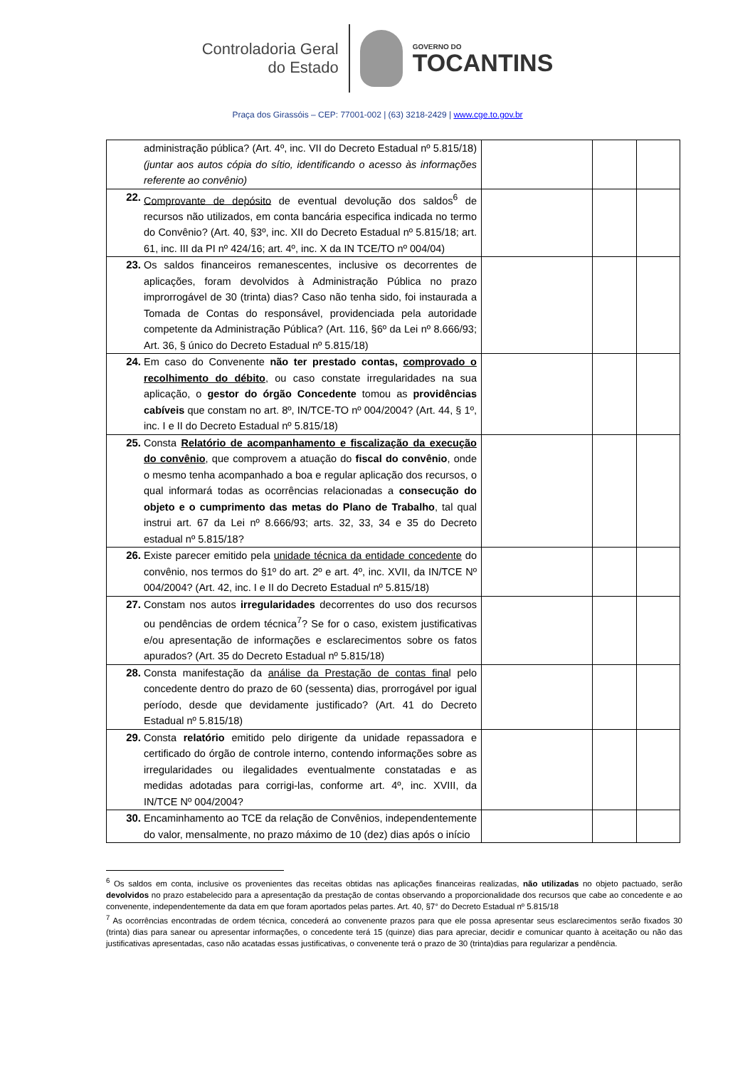Controladoria Geral
do Estado
GOVERNO DO
TOCANTINS
Praça dos Girassóis – CEP: 77001-002 | (63) 3218-2429 | www.cge.to.gov.br
| administração pública? (Art. 4º, inc. VII do Decreto Estadual nº 5.815/18) (juntar aos autos cópia do sítio, identificando o acesso às informações referente ao convênio) | | | |
| 22. Comprovante de depósito de eventual devolução dos saldos<sup>6</sup> de recursos não utilizados, em conta bancária especifica indicada no termo do Convênio? (Art. 40, §3º, inc. XII do Decreto Estadual nº 5.815/18; art. 61, inc. III da PI nº 424/16; art. 4º, inc. X da IN TCE/TO nº 004/04) | | | |
| 23. Os saldos financeiros remanescentes, inclusive os decorrentes de aplicações, foram devolvidos à Administração Pública no prazo improrrogável de 30 (trinta) dias? Caso não tenha sido, foi instaurada a Tomada de Contas do responsável, providenciada pela autoridade competente da Administração Pública? (Art. 116, §6º da Lei nº 8.666/93; Art. 36, § único do Decreto Estadual nº 5.815/18) | | | |
| 24. Em caso do Convenente não ter prestado contas, comprovado o recolhimento do débito , ou caso constate irregularidades na sua aplicação, o gestor do órgão Concedente tomou as providências cabíveis que constam no art. 8º, IN/TCE-TO nº 004/2004? (Art. 44, § 1º, inc. I e II do Decreto Estadual nº 5.815/18) | | | |
| 25. Consta Relatório de acompanhamento e fiscalização da execução do convênio , que comprovem a atuação do fiscal do convênio , onde o mesmo tenha acompanhado a boa e regular aplicação dos recursos, o qual informará todas as ocorrências relacionadas a consecução do objeto e o cumprimento das metas do Plano de Trabalho , tal qual instrui art. 67 da Lei nº 8.666/93; arts. 32, 33, 34 e 35 do Decreto estadual nº 5.815/18? | | | |
| 26. Existe parecer emitido pela unidade técnica da entidade concedente do convênio, nos termos do §1º do art. 2º e art. 4º, inc. XVII, da IN/TCE Nº 004/2004? (Art. 42, inc. I e II do Decreto Estadual nº 5.815/18) | | | |
| 27. Constam nos autos irregularidades decorrentes do uso dos recursos ou pendências de ordem técnica<sup>7</sup>? Se for o caso, existem justificativas e/ou apresentação de informações e esclarecimentos sobre os fatos apurados? (Art. 35 do Decreto Estadual nº 5.815/18) | | | |
| 28. Consta manifestação da análise da Prestação de contas fina l pelo concedente dentro do prazo de 60 (sessenta) dias, prorrogável por igual período, desde que devidamente justificado? (Art. 41 do Decreto Estadual nº 5.815/18) | | | |
| 29. Consta relatório emitido pelo dirigente da unidade repassadora e certificado do órgão de controle interno, contendo informações sobre as irregularidades ou ilegalidades eventualmente constatadas e as medidas adotadas para corrigi-las, conforme art. 4º, inc. XVIII, da IN/TCE Nº 004/2004? | | | |
| 30. Encaminhamento ao TCE da relação de Convênios, independentemente do valor, mensalmente, no prazo máximo de 10 (dez) dias após o início | | | |
<sup>6</sup> Os saldos em conta, inclusive os provenientes das receitas obtidas nas aplicações financeiras realizadas, não utilizadas no objeto pactuado, serão devolvidos no prazo estabelecido para a apresentação da prestação de contas observando a proporcionalidade dos recursos que cabe ao concedente e ao convenente, independentemente da data em que foram aportados pelas partes. Art. 40, §7° do Decreto Estadual nº 5.815/18
<sup>7</sup> As ocorrências encontradas de ordem técnica, concederá ao convenente prazos para que ele possa apresentar seus esclarecimentos serão fixados 30 (trinta) dias para sanear ou apresentar informações, o concedente terá 15 (quinze) dias para apreciar, decidir e comunicar quanto à aceitação ou não das justificativas apresentadas, caso não acatadas essas justificativas, o convenente terá o prazo de 30 (trinta)dias para regularizar a pendência.